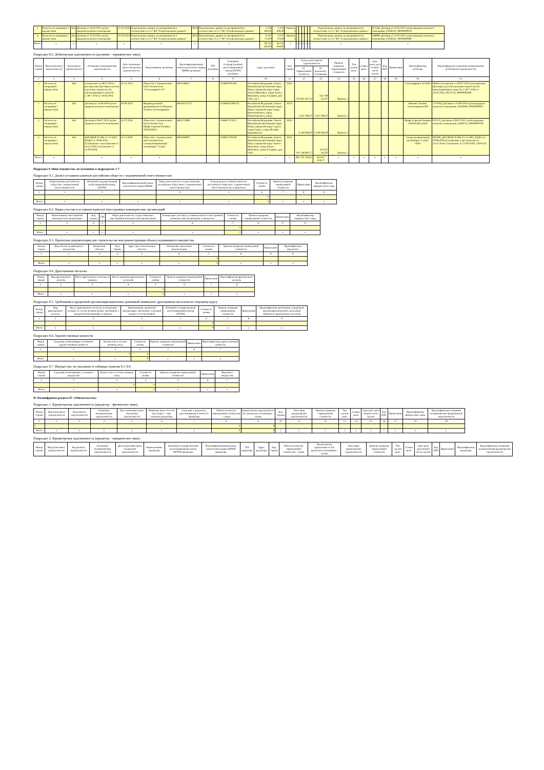| 5 | Расчеты по операциям с имуществом | 643 | Договор от 14.05.2021 купли-продажи нежилого помещения | 31.05.2026 | Персональные данные не раскрываются в соответствие со ст.7 ФЗ "О персональных данных" | RUS | Персональные данные не раскрываются в соответствие со ст.7 ФЗ "О персональных данных" | 5 478 400,00 | 5 478 400,00 | Уровень 3 | | | | | | Персональные данные не раскрываются в соответствие со ст.7 ФЗ "О персональных данных" | 857346_Договор от 14.05.2021 купли-продажи нежилого помещения_20260531_90000000019 |
| 6 | Расчеты по операциям с имуществом | 643 | Договор от 31.03.2021 купли-продажи нежилого помещения | 31.03.2024 | Персональные данные не раскрываются в соответствие со ст.7 ФЗ "О персональных данных" | RUS | Персональные данные не раскрываются в соответствие со ст.7 ФЗ "О персональных данных" | 9 247 723,00 | 9 247 723,00 | Уровень 3 | | | | | | Персональные данные не раскрываются в соответствие со ст.7 ФЗ "О персональных данных" | 198999_Договор от 31.03.2021 купли-продажи нежилого помещения_20240331_00000000490 |
| Итого | x | x | x | x | x | x | x | 38 132 626,00 | 38 132 626,00 | x | x | x | x | x | x | x | x |
Подраздел 8.2. Дебиторская задолженность (должник – юридическое лицо)
| Номер строки | Вид (описание) задолженности | Код валюты задолженности | Основание возникновения задолженности | Дата окончания срока погашения задолженности | Наименование должника | Идентификационный номер налогоплательщика (ИНН) должника | TIN должника | Основной государственный регистрационный номер (ОГРН) должника | Адрес должника | Код страны | Сумма дебиторской задолженности | | Уровень иерархии справедливой стоимости | Тип сделки репо | Ставка репо | Срок репо дата второй части сделки | Код ISIN | Примечание | Идентификатор дебитора | Идентификатор основания возникновения дебиторской задолженности |
| --- | --- | --- | --- | --- | --- | --- | --- | --- | --- | --- | --- | --- | --- | --- | --- | --- | --- | --- | --- | --- |
| | | | | | | | | | | | по справедливой стоимости | по документу-основанию | | | | | | | | |
| 1 | 2 | 3 | 4 | 5 | 6 | 7 | 8 | 9 | 10 | 11 | 12 | 13 | 14 | 15 | 16 | 17 | 18 | 19 | 20 | 21 |
| 1 | Расчеты по операциям с имуществом | 643 | Соглашение от 06.07.2021о расторжении Договора участия в долевом строительстве многоквартирного дома № С-39/7-2016 от 20.04.2016 | 31.12.2023 | Общество с ограниченной ответственностью "Александрия 6-10" | 8601046621 | | 1128601001506 | Российская Федерация, Ханты-Мансийский автономный округ - Югра, городской округ город Ханты-Мансийск, город Ханты-Мансийск, улица Гагарина, дом 118/1, кв.2 | RUS | 379 401 697,53 | 441 789 225,07 | Уровень 3 | | | | | | Александрия 6-10 ООО | 084Ю_Соглашение от 06.07.2021о расторжении Договора участия в долевом строительстве многоквартирного дома № С-39/7-2016 от 20.04.2016_20231231_90000000368 |
| 2 | Расчеты по операциям с имуществом | 643 | Договор от 24.09.2019 купли-продажи нежилого помещения | 30.09.2024 | Индивидуальный предприниматель Ишмова Татьяна Александровна | 860316112737 | | 311860333300122 | Российская Федерация, Ханты-Мансийский автономный округ - Югра, городской округ город Нижневартовск, город Нижневартовск, улица | RUS | 5 621 398,35 | 5 621 398,35 | Уровень 3 | | | | | | Ишмова Татьяна Александровна ИП | 27197Ю_Договор от 24.09.2019 купли-продажи нежилого помещения_20240930_90000000001 |
| 3 | Расчеты по операциям с имуществом | 643 | Договор от 06.07.2021 купли-продажи нежилого помещения | 31.07.2026 | Общество с ограниченной ответственностью Профессорская Клиника «ПРАКСИС» | 8602273899 | | 1168617074372 | Российская Федерация, Ханты-Мансийский автономный округ - Югра, городской округ Сургут, город Сургут, улица Иосифа Каролинского | RUS | 6 549 060,00 | 6 549 060,00 | Уровень 3 | | | | | | Профессорская Клиника «ПРАКСИС»ООО | 012123_Договор от 06.07.2021 купли-продажи нежилого помещения_20260731_90000000706 |
| 4 | Расчеты по операциям с имуществом | 643 | ДОГОВОР № НВ-22-2/2-КВ ( ДУДС) от 29.08.2016 (Соглашение о расторжении от 24.12.2019, Соглашение от 21.09.2020) | 31.12.2030 | Общество с ограниченной ответственностью Специализированный застройщик "Себур" | 8601066900 | | 1188617010108 | Российская Федерация, Ханты-Мансийский автономный округ - Югра, городской округ Ханты-Мансийск, город Ханты-Мансийск, улица Гагарина, дом 118/1 | RUS | 101 148 600,77 | 110 657 345,85 | Уровень 3 | | | | | | Специализированный застройщик "Себур" ООО | 993399_ДОГОВОР № НВ-22-2/2-КВ ( ДУДС) от 29.08.2016 (Соглашение о расторжении от 24.12.2019, Соглашение от 21.09.2020)_20301231 |
| Итого | x | | x | x | x | | | | x | x | 492 720 756,65 | 564 617 029,27 | x | x | x | x | x | x | x | x |
Подраздел 9. Иное имущество, не указанное в подразделах 1-7
Подраздел 9.1. Доли в уставном капитале российских обществ с ограниченной ответственностью
| Номер строки | Наименование российского общества с ограниченной ответственностью | Основной государственный регистрационный номер (ОГРН) | Идентификационный номер налогоплательщика (ИНН) | Виды деятельности, осуществляемые российским обществом с ограниченной ответственностью | Размер доли в уставном капитале российского общества с ограниченной ответственностью, в процентах | Стоимость актива | Уровень иерархии справедливой стоимости | Примечание | Идентификатор юридического лица |
| --- | --- | --- | --- | --- | --- | --- | --- | --- | --- |
| 1 | 2 | 3 | | 4 | 5 | 6 | 7 | 8 | 9 |
| | | | | | | 0 | | | |
| Итого | x | x | x | x | x | 0 | x | x | x |
Подраздел 9.2. Права участия в уставном капитале иностранных коммерческих организаций
| Номер строки | Наименование иностранной коммерческой организации | Код страны | TIN | Виды деятельности, осуществляемые иностранной коммерческой организацией | Размер прав участия в уставном капитале иностранной коммерческой организации, в процентах | Стоимость актива | Уровень иерархии справедливой стоимости | Примечание | Идентификатор юридического лица |
| --- | --- | --- | --- | --- | --- | --- | --- | --- | --- |
| 1 | 2 | 3 | 4 | 5 | 6 | 7 | 8 | 9 | 9 |
| | | | | | | 0 | | | |
| Итого | x | x | x | x | x | 0 | x | x | x |
Подраздел 9.3. Проектная документация для строительства или реконструкции объекта недвижимого имущества
| Номер строки | Вид объекта недвижимого имущества | Назначение объекта | Код страны | Адрес (местоположение) объекта | Назначение проектной документации | Стоимость актива | Уровень иерархии справедливой стоимости | Примечание | Идентификатор документа |
| --- | --- | --- | --- | --- | --- | --- | --- | --- | --- |
| 1 | 2 | 3 | 4 | 5 | 6 | 7 | 8 | 9 | 9 |
| | | | | | | 0 | | | |
| Итого | x | x | x | x | x | 0 | x | x | x |
Подраздел 9.4. Драгоценные металлы
| Номер строки | Вид драгоценного металла | Масса драгоценного металла, в граммах | Место хранения драгоценных металлов | Стоимость актива | Уровень иерархии справедливой стоимости | Примечание | Идентификатор драгоценного металла |
| --- | --- | --- | --- | --- | --- | --- | --- |
| 1 | 2 | 3 | 4 | 5 | 6 | 7 | 8 |
| | | | | 0 | | | |
| Итого | x | x | x | 0 | x | x | x |
Подраздел 9.5. Требования к кредитной организации выплатить денежный эквивалент драгоценных металлов по текущему курсу
| Номер строки | Вид драгоценного металла | Масса драгоценного металла, в отношении которого в состав активов входит требование к кредитной организации, в граммах | Наименование кредитной организации, требование к которой входит в состав активов | Основной государственный регистрационный номер (ОГРН) | Стоимость актива | Уровень иерархии справедливой стоимости | Примечание | Идентификатор требования к кредитной организации выплатить денежный эквивалент драгоценных металлов |
| --- | --- | --- | --- | --- | --- | --- | --- | --- |
| 1 | 2 | 3 | 4 | 5 | 6 | 7 | 8 | 9 |
| | | | | | 0 | | | |
| Итого | x | x | x | x | 0 | x | x | x |
Подраздел 9.6. Художественные ценности
| Номер строки | Сведения, позволяющие установить художественную ценность | Количество в составе активов, штук | Стоимость актива | Уровень иерархии справедливой стоимости | Примечание | Идентификатор художественной ценности |
| --- | --- | --- | --- | --- | --- | --- |
| 1 | 2 | 3 | 4 | 5 | 6 | 7 |
| | | 0 | 0 | | | |
| Итого | x | x | 0 | x | x | x |
Подраздел 9.7. Имущество, не указанное в таблицах пунктов 9.1–9.6
| Номер строки | Сведения, позволяющие установить имущество | Количество в составе активов, штук | Стоимость актива | Уровень иерархии справедливой стоимости | Примечание | Вид иного имущества |
| --- | --- | --- | --- | --- | --- | --- |
| 1 | 2 | 3 | 4 | 5 | 6 | 7 |
| | | 0 | 0 | | | |
| Итого | x | x | 0 | x | x | x |
II. Расшифровки раздела IV «Обязательства»
Подраздел 1. Кредиторская задолженность (кредитор – физическое лицо)
| Номер строки | Вид (описание) задолженности | Код валюты задолженности | Основание возникновения задолженности | Дата окончания срока погашения задолженности | Фамилия, имя, отчество (последнее – при наличии) кредитора | Сведения о документе, удостоверяющем личность кредитора | Обязательства (по справедливой стоимости) - сумма | Кредиторская задолженность (по документу-основанию) - сумма | Код страны | Категория кредиторской задолженности | Уровень иерархии справедливой стоимости | Тип сделки репо | Ставка репо | Срок репо дата второй части сделки | Код ISIN | Примечание | Идентификатор физического лица | Идентификатор основания возникновения кредиторской задолженности |
| --- | --- | --- | --- | --- | --- | --- | --- | --- | --- | --- | --- | --- | --- | --- | --- | --- | --- | --- |
| 1 | 2 | 3 | 4 | 5 | 6 | 7 | 8 | 9 | 10 | 11 | 12 | 13 | 14 | 15 | 16 | 17 | 18 | 19 |
| 1 | | | | | | | 0 | 0 | | | | | | | | | | |
| Итого | x | x | x | x | x | x | 0 | 0 | x | x | x | x | x | x | x | x | x | x |
Подраздел 2. Кредиторская задолженность (кредитор – юридическое лицо)
| Номер строки | Вид (описание) задолженности | Код валюты задолженности | Основание возникновения задолженности | Дата окончания срока погашения задолженности | Наименование кредитора | Основной государственный регистрационный номер (ОГРН) кредитора | Идентификационный номер налогоплательщика (ИНН) кредитора | TIN кредитора | Адрес кредитора | Код страны | Обязательства (по справедливой стоимости) - сумма | Кредиторская задолженность (по документу-основанию) - сумма | Категория кредиторской задолженности | Уровень иерархии справедливой стоимости | Тип сделки репо | Ставка репо | Срок репо дата второй части сделки | Код ISIN | Примечание | Идентификатор кредитора | Идентификатор основания возникновения кредиторской задолженности |
| --- | --- | --- | --- | --- | --- | --- | --- | --- | --- | --- | --- | --- | --- | --- | --- | --- | --- | --- | --- | --- | --- |